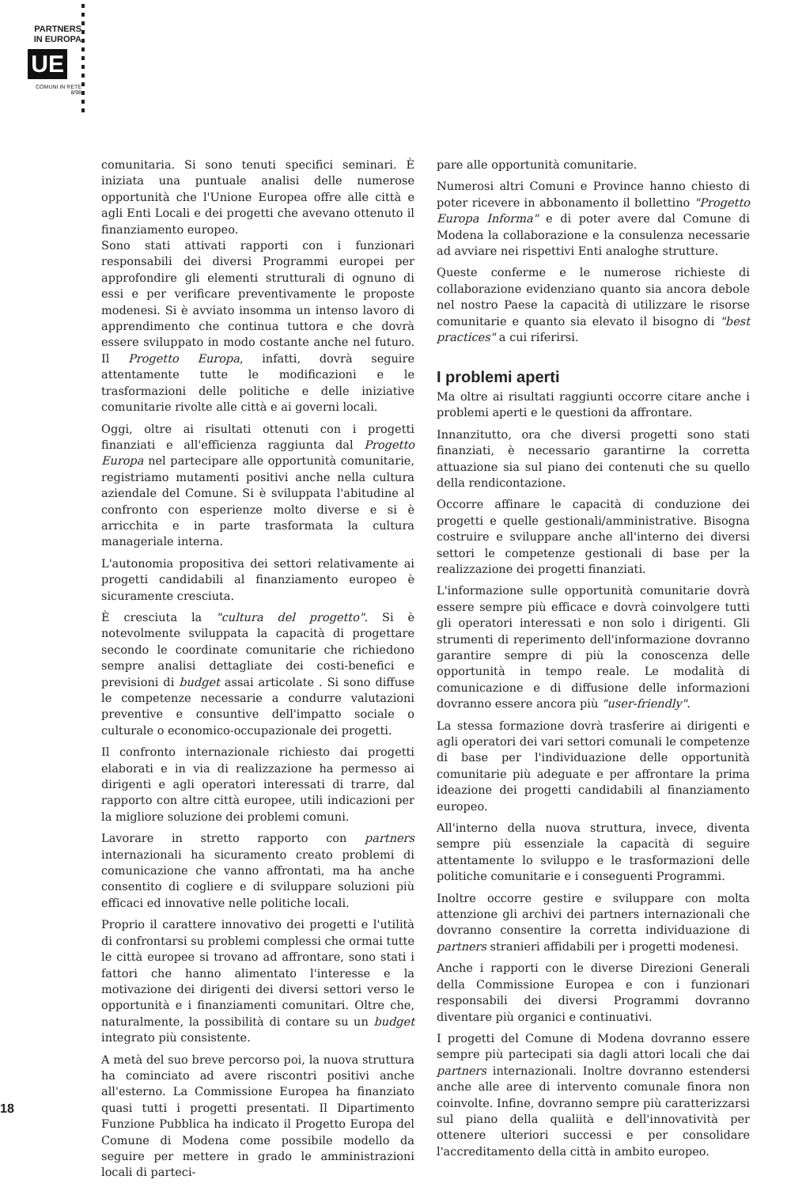PARTNERS
IN EUROPA
UE
COMUNI IN RETE
8/98
comunitaria. Si sono tenuti specifici seminari. È iniziata una puntuale analisi delle numerose opportunità che l'Unione Europea offre alle città e agli Enti Locali e dei progetti che avevano ottenuto il finanziamento europeo.
Sono stati attivati rapporti con i funzionari responsabili dei diversi Programmi europei per approfondire gli elementi strutturali di ognuno di essi e per verificare preventivamente le proposte modenesi. Si è avviato insomma un intenso lavoro di apprendimento che continua tuttora e che dovrà essere sviluppato in modo costante anche nel futuro. Il Progetto Europa, infatti, dovrà seguire attentamente tutte le modificazioni e le trasformazioni delle politiche e delle iniziative comunitarie rivolte alle città e ai governi locali.
Oggi, oltre ai risultati ottenuti con i progetti finanziati e all'efficienza raggiunta dal Progetto Europa nel partecipare alle opportunità comunitarie, registriamo mutamenti positivi anche nella cultura aziendale del Comune. Si è sviluppata l'abitudine al confronto con esperienze molto diverse e si è arricchita e in parte trasformata la cultura manageriale interna.
L'autonomia propositiva dei settori relativamente ai progetti candidabili al finanziamento europeo è sicuramente cresciuta.
È cresciuta la "cultura del progetto". Si è notevolmente sviluppata la capacità di progettare secondo le coordinate comunitarie che richiedono sempre analisi dettagliate dei costi-benefici e previsioni di budget assai articolate . Si sono diffuse le competenze necessarie a condurre valutazioni preventive e consuntive dell'impatto sociale o culturale o economico-occupazionale dei progetti.
Il confronto internazionale richiesto dai progetti elaborati e in via di realizzazione ha permesso ai dirigenti e agli operatori interessati di trarre, dal rapporto con altre città europee, utili indicazioni per la migliore soluzione dei problemi comuni.
Lavorare in stretto rapporto con partners internazionali ha sicuramento creato problemi di comunicazione che vanno affrontati, ma ha anche consentito di cogliere e di sviluppare soluzioni più efficaci ed innovative nelle politiche locali.
Proprio il carattere innovativo dei progetti e l'utilità di confrontarsi su problemi complessi che ormai tutte le città europee si trovano ad affrontare, sono stati i fattori che hanno alimentato l'interesse e la motivazione dei dirigenti dei diversi settori verso le opportunità e i finanziamenti comunitari. Oltre che, naturalmente, la possibilità di contare su un budget integrato più consistente.
A metà del suo breve percorso poi, la nuova struttura ha cominciato ad avere riscontri positivi anche all'esterno. La Commissione Europea ha finanziato quasi tutti i progetti presentati. Il Dipartimento Funzione Pubblica ha indicato il Progetto Europa del Comune di Modena come possibile modello da seguire per mettere in grado le amministrazioni locali di parteci-
pare alle opportunità comunitarie.
Numerosi altri Comuni e Province hanno chiesto di poter ricevere in abbonamento il bollettino "Progetto Europa Informa" e di poter avere dal Comune di Modena la collaborazione e la consulenza necessarie ad avviare nei rispettivi Enti analoghe strutture.
Queste conferme e le numerose richieste di collaborazione evidenziano quanto sia ancora debole nel nostro Paese la capacità di utilizzare le risorse comunitarie e quanto sia elevato il bisogno di "best practices" a cui riferirsi.
I problemi aperti
Ma oltre ai risultati raggiunti occorre citare anche i problemi aperti e le questioni da affrontare.
Innanzitutto, ora che diversi progetti sono stati finanziati, è necessario garantirne la corretta attuazione sia sul piano dei contenuti che su quello della rendicontazione.
Occorre affinare le capacità di conduzione dei progetti e quelle gestionali/amministrative. Bisogna costruire e sviluppare anche all'interno dei diversi settori le competenze gestionali di base per la realizzazione dei progetti finanziati.
L'informazione sulle opportunità comunitarie dovrà essere sempre più efficace e dovrà coinvolgere tutti gli operatori interessati e non solo i dirigenti. Gli strumenti di reperimento dell'informazione dovranno garantire sempre di più la conoscenza delle opportunità in tempo reale. Le modalità di comunicazione e di diffusione delle informazioni dovranno essere ancora più "user-friendly".
La stessa formazione dovrà trasferire ai dirigenti e agli operatori dei vari settori comunali le competenze di base per l'individuazione delle opportunità comunitarie più adeguate e per affrontare la prima ideazione dei progetti candidabili al finanziamento europeo.
All'interno della nuova struttura, invece, diventa sempre più essenziale la capacità di seguire attentamente lo sviluppo e le trasformazioni delle politiche comunitarie e i conseguenti Programmi.
Inoltre occorre gestire e sviluppare con molta attenzione gli archivi dei partners internazionali che dovranno consentire la corretta individuazione di partners stranieri affidabili per i progetti modenesi.
Anche i rapporti con le diverse Direzioni Generali della Commissione Europea e con i funzionari responsabili dei diversi Programmi dovranno diventare più organici e continuativi.
I progetti del Comune di Modena dovranno essere sempre più partecipati sia dagli attori locali che dai partners internazionali. Inoltre dovranno estendersi anche alle aree di intervento comunale finora non coinvolte. Infine, dovranno sempre più caratterizzarsi sul piano della qualiità e dell'innovatività per ottenere ulteriori successi e per consolidare l'accreditamento della città in ambito europeo.
18